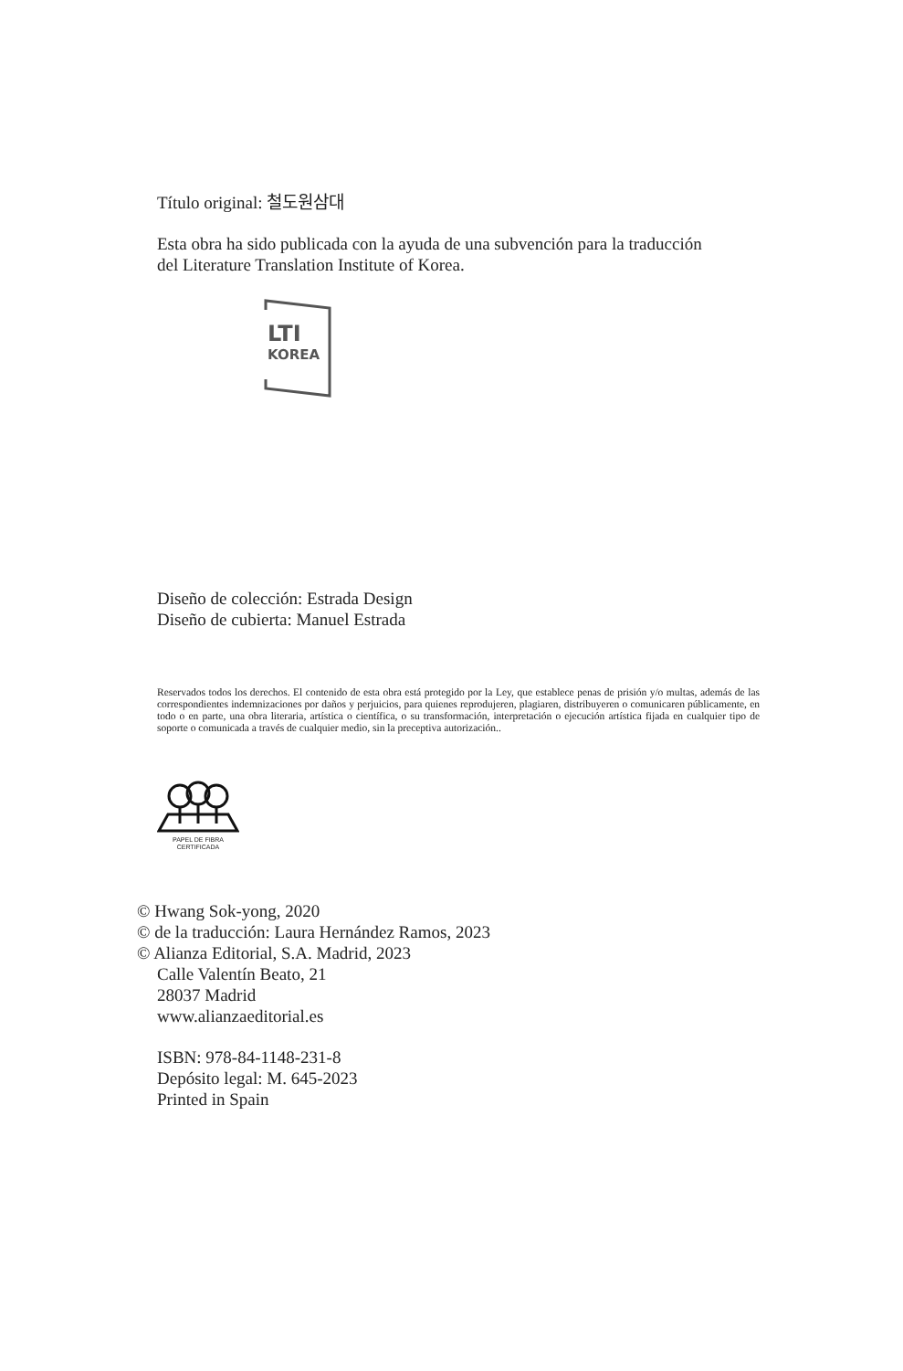Título original: 철도원삼대
Esta obra ha sido publicada con la ayuda de una subvención para la traducción
del Literature Translation Institute of Korea.
LTI
KOREA
Diseño de colección: Estrada Design
Diseño de cubierta: Manuel Estrada
Reservados todos los derechos. El contenido de esta obra está protegido por la Ley, que establece penas de prisión y/o multas, además de las correspondientes indemnizaciones por daños y perjuicios, para quienes reprodujeren, plagiaren, distribuyeren o comunicaren públicamente, en todo o en parte, una obra literaria, artística o científica, o su transformación, interpretación o ejecución artística fijada en cualquier tipo de soporte o comunicada a través de cualquier medio, sin la preceptiva autorización..
PAPEL DE FIBRA
CERTIFICADA
© Hwang Sok-yong, 2020
© de la traducción: Laura Hernández Ramos, 2023
© Alianza Editorial, S.A. Madrid, 2023
Calle Valentín Beato, 21
28037 Madrid
www.alianzaeditorial.es
ISBN: 978-84-1148-231-8
Depósito legal: M. 645-2023
Printed in Spain